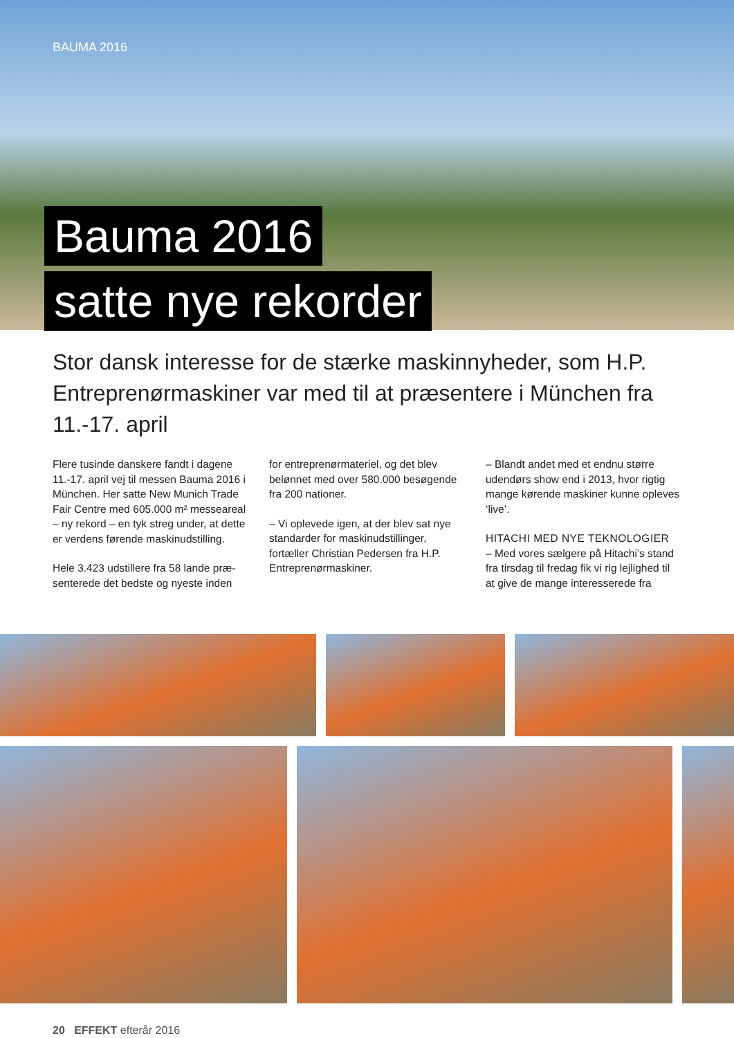BAUMA 2016
Bauma 2016
satte nye rekorder
Stor dansk interesse for de stærke maskinnyheder, som H.P. Entreprenørmaskiner var med til at præsentere i München fra 11.-17. april
Flere tusinde danskere fandt i dagene 11.-17. april vej til messen Bauma 2016 i München. Her satte New Munich Trade Fair Centre med 605.000 m² messeareal – ny rekord – en tyk streg under, at dette er verdens førende maskinudstilling.
Hele 3.423 udstillere fra 58 lande præ­senterede det bedste og nyeste inden
for entreprenørmateriel, og det blev belønnet med over 580.000 besøgende fra 200 nationer.
– Vi oplevede igen, at der blev sat nye standarder for maskinudstillinger, fortæller Christian Pedersen fra H.P. Entreprenørmaskiner.
– Blandt andet med et endnu større udendørs show end i 2013, hvor rigtig mange kørende maskiner kunne ople­ves ‘live’.
HITACHI MED NYE TEKNOLOGIER
– Med vores sælgere på Hitachi’s stand fra tirsdag til fredag fik vi rig lejlighed til at give de mange interesserede fra
20 EFFEKT efterår 2016